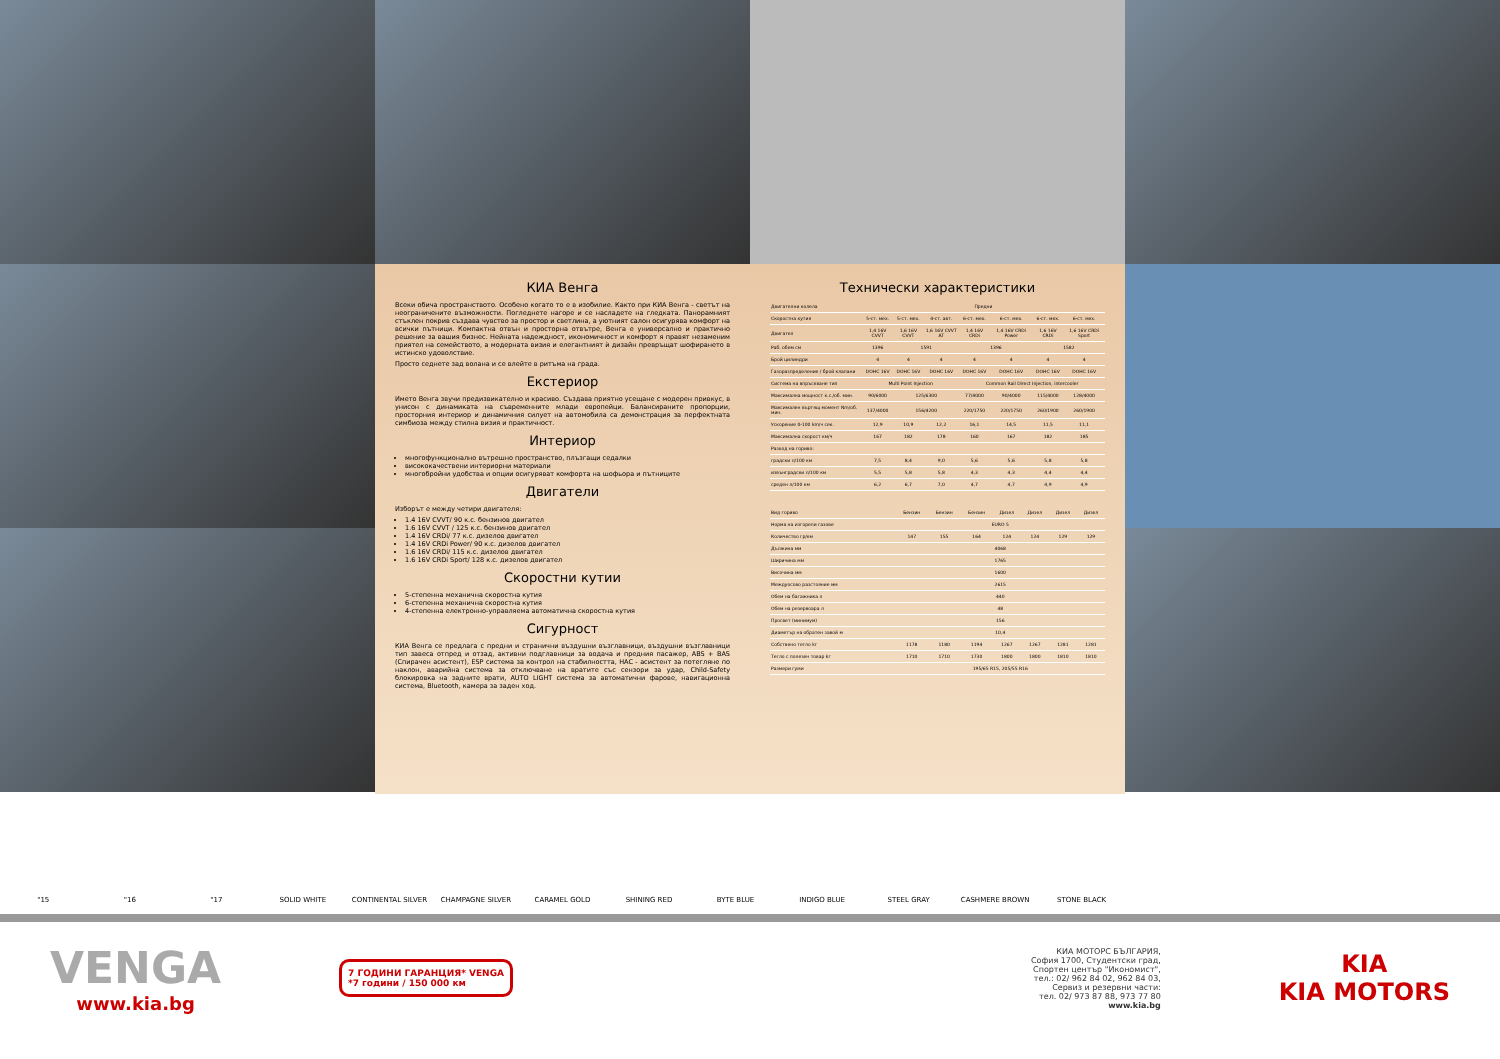КИА Венга
Всеки обича пространството. Особено когато то е в изобилие. Както при КИА Венга - светът на неограничените възможности. Погледнете нагоре и се насладете на гледката. Панорамният стъклен покрив създава чувство за простор и светлина, а уютният салон осигурява комфорт на всички пътници. Компактна отвън и просторна отвътре, Венга е универсално и практично решение за вашия бизнес. Нейната надеждност, икономичност и комфорт я правят незаменим приятел на семейството, а модерната визия и елегантният ѝ дизайн превръщат шофирането в истинско удоволствие.
Просто седнете зад волана и се влейте в ритъма на града.
Екстериор
Името Венга звучи предизвикателно и красиво. Създава приятно усещане с модерен привкус, в унисон с динамиката на съвременните млади европейци. Балансираните пропорции, просторния интериор и динамичния силует на автомобила са демонстрация за перфектната симбиоза между стилна визия и практичност.
Интериор
многофункционално вътрешно пространство, плъзгащи седалки
висококачествени интериорни материали
многобройни удобства и опции осигуряват комфорта на шофьора и пътниците
Двигатели
Изборът е между четири двигателя:
1.4 16V CVVT/ 90 к.с. бензинов двигател
1.6 16V CVVT / 125 к.с. бензинов двигател
1.4 16V CRDi/ 77 к.с. дизелов двигател
1.4 16V CRDi Power/ 90 к.с. дизелов двигател
1.6 16V CRDi/ 115 к.с. дизелов двигател
1.6 16V CRDi Sport/ 128 к.с. дизелов двигател
Скоростни кутии
5-степенна механична скоростна кутия
6-степенна механична скоростна кутия
4-степенна електронно-управляема автоматична скоростна кутия
Сигурност
КИА Венга се предлага с предни и странични въздушни възглавници, въздушни възглавници тип завеса отпред и отзад, активни подглавници за водача и предния пасажер, ABS + BAS (Спирачен асистент), ESP система за контрол на стабилността, HAC - асистент за потегляне по наклон, аварийна система за отключване на вратите със сензори за удар, Child-Safety блокировка на задните врати, AUTO LIGHT система за автоматични фарове, навигационна система, Bluetooth, камера за заден ход.
Технически характеристики
| Двигателни колела | Предни | | | | | | |
| Скоростна кутия | 5-ст. мех. | 5-ст. мех. | 4-ст. авт. | 6-ст. мех. | 6-ст. мех. | 6-ст. мех. | 6-ст. мех. |
| Двигател | 1,4 16V CVVT | 1,6 16V CVVT | 1,6 16V CVVT AT | 1,4 16V CRDi | 1,4 16V CRDi Power | 1,6 16V CRDi | 1,6 16V CRDi Sport |
| Раб. обем см | 1396 | 1591 | | 1396 | | 1582 | |
| Брой цилиндри | 4 | 4 | 4 | 4 | 4 | 4 | 4 |
| Газоразпределение / брой клапани | DOHC 16V | DOHC 16V | DOHC 16V | DOHC 16V | DOHC 16V | DOHC 16V | DOHC 16V |
| Система на впръскване тип | Multi Point Injection | | | Common Rail Direct Injection, intercooler | | | |
| Максимална мощност к.с./об. мин. | 90/6000 | 125/6300 | | 77/4000 | 90/4000 | 115/4000 | 128/4000 |
| Максимален въртящ момент Nm/об. мин. | 137/4000 | 156/4200 | | 220/1750 | 220/1750 | 260/1900 | 260/1900 |
| Ускорение 0-100 km/ч сек. | 12,9 | 10,9 | 12,2 | 16,1 | 14,5 | 11,5 | 11,1 |
| Максимална скорост км/ч | 167 | 182 | 178 | 160 | 167 | 182 | 185 |
| Разход на гориво: | | | | | | | |
| градски л/100 км | 7,5 | 8,4 | 9,0 | 5,6 | 5,6 | 5,8 | 5,8 |
| извънградски л/100 км | 5,5 | 5,8 | 5,8 | 4,3 | 4,3 | 4,4 | 4,4 |
| среден л/100 км | 6,2 | 6,7 | 7,0 | 4,7 | 4,7 | 4,9 | 4,9 |
| Вид гориво | Бензин | Бензин | Бензин | Дизел | Дизел | Дизел | Дизел |
| Норма на изгорели газове | EURO 5 | | | | | | |
| Количество гр/км | 147 | 155 | 164 | 124 | 124 | 129 | 129 |
| Дължина мм | 4068 | | | | | | |
| Ширичина мм | 1765 | | | | | | |
| Височина мм | 1600 | | | | | | |
| Междуосово разстояние мм | 2615 | | | | | | |
| Обем на багажника л | 440 | | | | | | |
| Обем на резервоара л | 48 | | | | | | |
| Просвет (минимум) | 156 | | | | | | |
| Диаметър на обратен завой м | 10,4 | | | | | | |
| Собствено тегло kг | 1178 | 1180 | 1194 | 1267 | 1267 | 1281 | 1281 |
| Тегло с полезен товар kг | 1710 | 1710 | 1730 | 1800 | 1800 | 1810 | 1810 |
| Размери гуми | 195/65 R15, 205/55 R16 | | | | | | |
"15
"16
"17
SOLID WHITE
CONTINENTAL SILVER
CHAMPAGNE SILVER
CARAMEL GOLD
SHINING RED
BYTE BLUE
INDIGO BLUE
STEEL GRAY
CASHMERE BROWN
STONE BLACK
VENGA
www.kia.bg
7 ГОДИНИ ГАРАНЦИЯ* VENGA
*7 години / 150 000 км
КИА МОТОРС БЪЛГАРИЯ,
София 1700, Студентски град,
Спортен център "Икономист",
тел.: 02/ 962 84 02, 962 84 03,
Сервиз и резервни части:
тел. 02/ 973 87 88, 973 77 80
www.kia.bg
KIA
KIA MOTORS